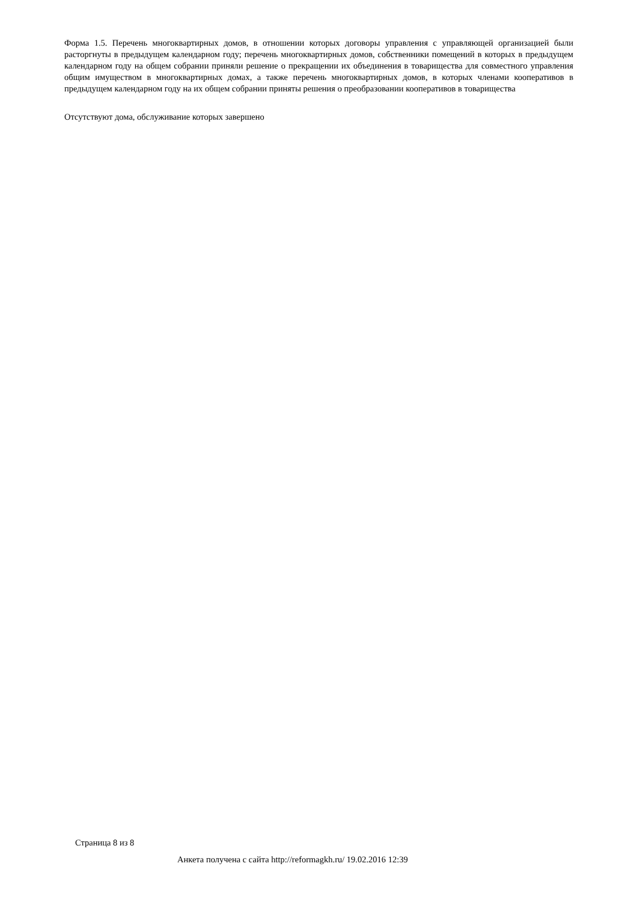Форма 1.5. Перечень многоквартирных домов, в отношении которых договоры управления с управляющей организацией были расторгнуты в предыдущем календарном году; перечень многоквартирных домов, собственники помещений в которых в предыдущем календарном году на общем собрании приняли решение о прекращении их объединения в товарищества для совместного управления общим имуществом в многоквартирных домах, а также перечень многоквартирных домов, в которых членами кооперативов в предыдущем календарном году на их общем собрании приняты решения о преобразовании кооперативов в товарищества
Отсутствуют дома, обслуживание которых завершено
Страница 8 из 8
Анкета получена с сайта http://reformagkh.ru/ 19.02.2016 12:39